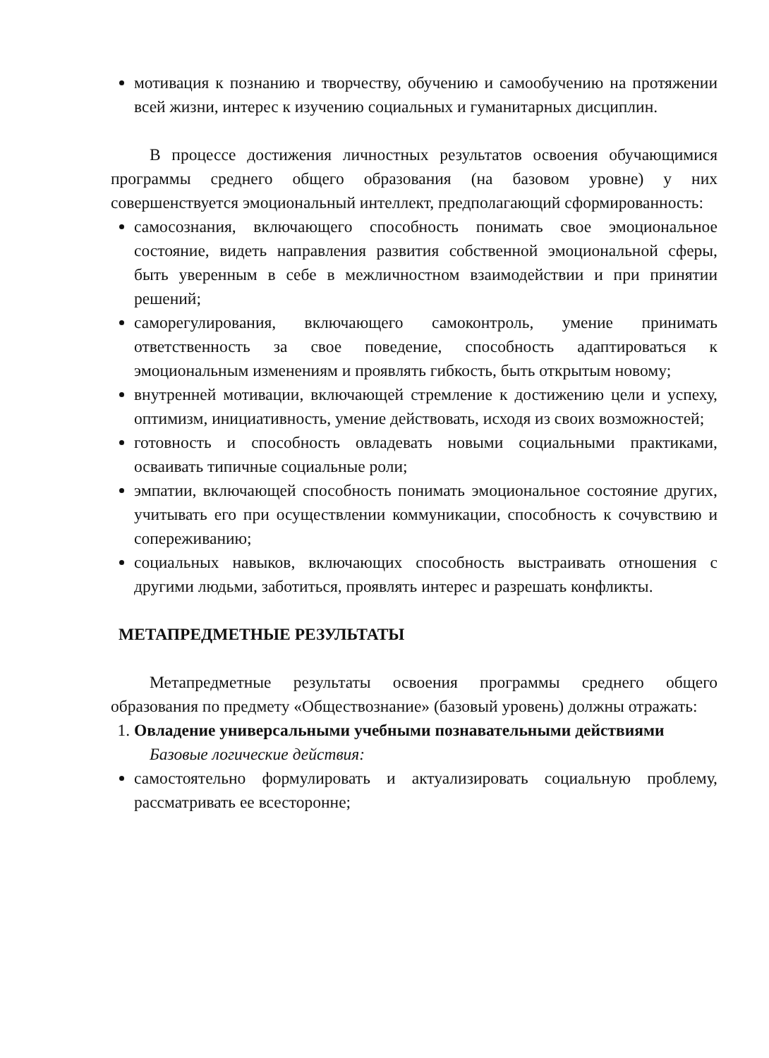мотивация к познанию и творчеству, обучению и самообучению на протяжении всей жизни, интерес к изучению социальных и гуманитарных дисциплин.
В процессе достижения личностных результатов освоения обучающимися программы среднего общего образования (на базовом уровне) у них совершенствуется эмоциональный интеллект, предполагающий сформированность:
самосознания, включающего способность понимать свое эмоциональное состояние, видеть направления развития собственной эмоциональной сферы, быть уверенным в себе в межличностном взаимодействии и при принятии решений;
саморегулирования, включающего самоконтроль, умение принимать ответственность за свое поведение, способность адаптироваться к эмоциональным изменениям и проявлять гибкость, быть открытым новому;
внутренней мотивации, включающей стремление к достижению цели и успеху, оптимизм, инициативность, умение действовать, исходя из своих возможностей;
готовность и способность овладевать новыми социальными практиками, осваивать типичные социальные роли;
эмпатии, включающей способность понимать эмоциональное состояние других, учитывать его при осуществлении коммуникации, способность к сочувствию и сопереживанию;
социальных навыков, включающих способность выстраивать отношения с другими людьми, заботиться, проявлять интерес и разрешать конфликты.
МЕТАПРЕДМЕТНЫЕ РЕЗУЛЬТАТЫ
Метапредметные результаты освоения программы среднего общего образования по предмету «Обществознание» (базовый уровень) должны отражать:
1. Овладение универсальными учебными познавательными действиями
Базовые логические действия:
самостоятельно формулировать и актуализировать социальную проблему, рассматривать ее всесторонне;